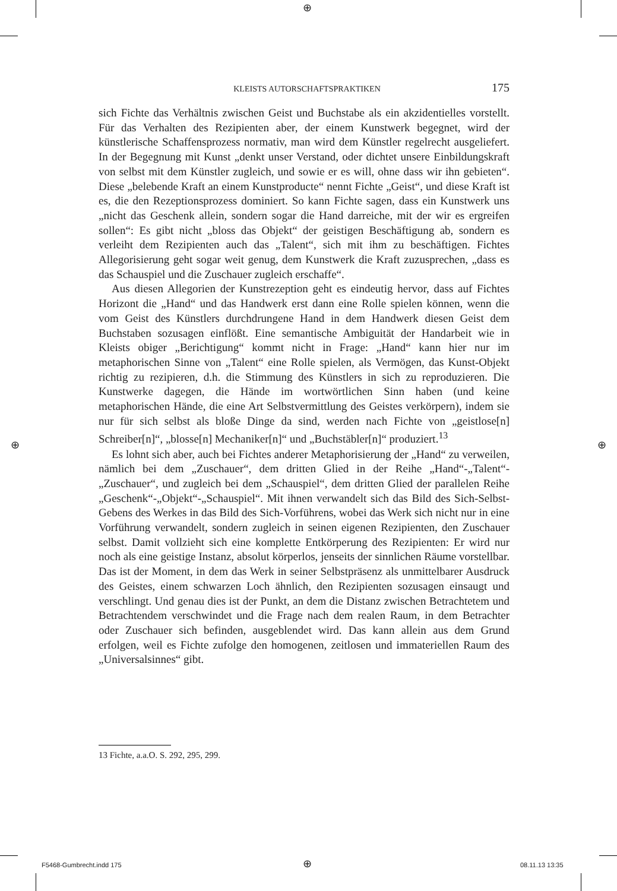⊕
⊕ ⊕
KLEISTS AUTORSCHAFTSPRAKTIKEN 175
sich Fichte das Verhältnis zwischen Geist und Buchstabe als ein akzidentielles vorstellt. Für das Verhalten des Rezipienten aber, der einem Kunstwerk begegnet, wird der künstlerische Schaffensprozess normativ, man wird dem Künstler regelrecht ausgeliefert. In der Begegnung mit Kunst „denkt unser Verstand, oder dichtet unsere Einbildungskraft von selbst mit dem Künstler zugleich, und sowie er es will, ohne dass wir ihn gebieten“. Diese „belebende Kraft an einem Kunstproducte“ nennt Fichte „Geist“, und diese Kraft ist es, die den Rezeptionsprozess dominiert. So kann Fichte sagen, dass ein Kunstwerk uns „nicht das Geschenk allein, sondern sogar die Hand darreiche, mit der wir es ergreifen sollen“: Es gibt nicht „bloss das Objekt“ der geistigen Beschäftigung ab, sondern es verleiht dem Rezipienten auch das „Talent“, sich mit ihm zu beschäftigen. Fichtes Allegorisierung geht sogar weit genug, dem Kunstwerk die Kraft zuzusprechen, „dass es das Schauspiel und die Zuschauer zugleich erschaffe“.
Aus diesen Allegorien der Kunstrezeption geht es eindeutig hervor, dass auf Fichtes Horizont die „Hand“ und das Handwerk erst dann eine Rolle spielen können, wenn die vom Geist des Künstlers durchdrungene Hand in dem Handwerk diesen Geist dem Buchstaben sozusagen einflößt. Eine semantische Ambiguität der Handarbeit wie in Kleists obiger „Berichtigung“ kommt nicht in Frage: „Hand“ kann hier nur im metaphorischen Sinne von „Talent“ eine Rolle spielen, als Vermögen, das Kunst-Objekt richtig zu rezipieren, d.h. die Stimmung des Künstlers in sich zu reproduzieren. Die Kunstwerke dagegen, die Hände im wortwörtlichen Sinn haben (und keine metaphorischen Hände, die eine Art Selbstvermittlung des Geistes verkörpern), indem sie nur für sich selbst als bloße Dinge da sind, werden nach Fichte von „geistlose[n] Schreiber[n]“, „blosse[n] Mechaniker[n]“ und „Buchstäbler[n]“ produziert.<sup>13</sup>
Es lohnt sich aber, auch bei Fichtes anderer Metaphorisierung der „Hand“ zu verweilen, nämlich bei dem „Zuschauer“, dem dritten Glied in der Reihe „Hand“-„Talent“-„Zuschauer“, und zugleich bei dem „Schauspiel“, dem dritten Glied der parallelen Reihe „Geschenk“-„Objekt“-„Schauspiel“. Mit ihnen verwandelt sich das Bild des Sich-Selbst-Gebens des Werkes in das Bild des Sich-Vorführens, wobei das Werk sich nicht nur in eine Vorführung verwandelt, sondern zugleich in seinen eigenen Rezipienten, den Zuschauer selbst. Damit vollzieht sich eine komplette Entkörperung des Rezipienten: Er wird nur noch als eine geistige Instanz, absolut körperlos, jenseits der sinnlichen Räume vorstellbar. Das ist der Moment, in dem das Werk in seiner Selbstpräsenz als unmittelbarer Ausdruck des Geistes, einem schwarzen Loch ähnlich, den Rezipienten sozusagen einsaugt und verschlingt. Und genau dies ist der Punkt, an dem die Distanz zwischen Betrachtetem und Betrachtendem verschwindet und die Frage nach dem realen Raum, in dem Betrachter oder Zuschauer sich befinden, ausgeblendet wird. Das kann allein aus dem Grund erfolgen, weil es Fichte zufolge den homogenen, zeitlosen und immateriellen Raum des „Universalsinnes“ gibt.
13 Fichte, a.a.O. S. 292, 295, 299.
F5468-Gumbrecht.indd 175 ⊕ 08.11.13 13:35